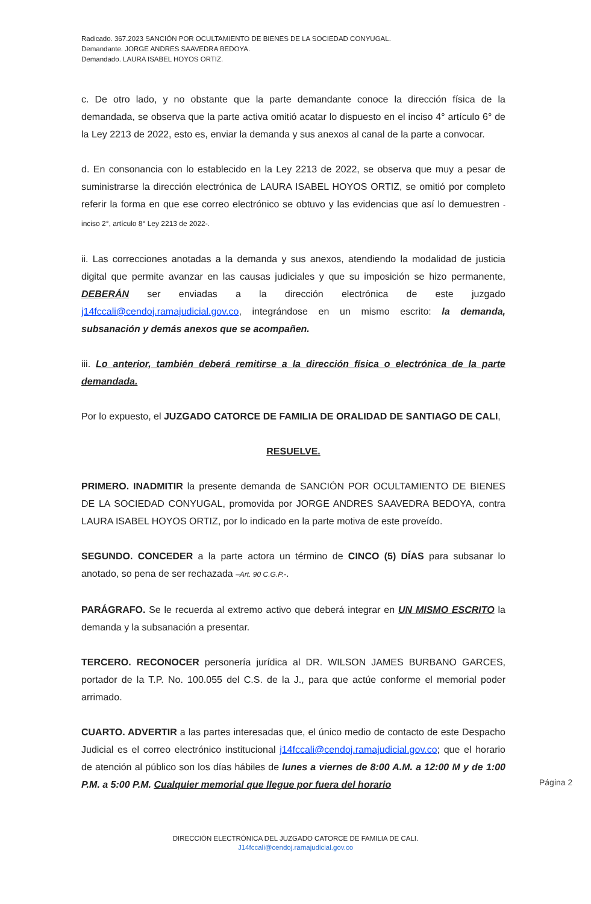Radicado. 367.2023 SANCIÓN POR OCULTAMIENTO DE BIENES DE LA SOCIEDAD CONYUGAL.
Demandante. JORGE ANDRES SAAVEDRA BEDOYA.
Demandado. LAURA ISABEL HOYOS ORTIZ.
c. De otro lado, y no obstante que la parte demandante conoce la dirección física de la demandada, se observa que la parte activa omitió acatar lo dispuesto en el inciso 4° artículo 6° de la Ley 2213 de 2022, esto es, enviar la demanda y sus anexos al canal de la parte a convocar.
d. En consonancia con lo establecido en la Ley 2213 de 2022, se observa que muy a pesar de suministrarse la dirección electrónica de LAURA ISABEL HOYOS ORTIZ, se omitió por completo referir la forma en que ese correo electrónico se obtuvo y las evidencias que así lo demuestren -inciso 2°, artículo 8° Ley 2213 de 2022-.
ii. Las correcciones anotadas a la demanda y sus anexos, atendiendo la modalidad de justicia digital que permite avanzar en las causas judiciales y que su imposición se hizo permanente, DEBERÁN ser enviadas a la dirección electrónica de este juzgado j14fccali@cendoj.ramajudicial.gov.co, integrándose en un mismo escrito: la demanda, subsanación y demás anexos que se acompañen.
iii. Lo anterior, también deberá remitirse a la dirección física o electrónica de la parte demandada.
Por lo expuesto, el JUZGADO CATORCE DE FAMILIA DE ORALIDAD DE SANTIAGO DE CALI,
RESUELVE.
PRIMERO. INADMITIR la presente demanda de SANCIÓN POR OCULTAMIENTO DE BIENES DE LA SOCIEDAD CONYUGAL, promovida por JORGE ANDRES SAAVEDRA BEDOYA, contra LAURA ISABEL HOYOS ORTIZ, por lo indicado en la parte motiva de este proveído.
SEGUNDO. CONCEDER a la parte actora un término de CINCO (5) DÍAS para subsanar lo anotado, so pena de ser rechazada –Art. 90 C.G.P.-.
PARÁGRAFO. Se le recuerda al extremo activo que deberá integrar en UN MISMO ESCRITO la demanda y la subsanación a presentar.
TERCERO. RECONOCER personería jurídica al DR. WILSON JAMES BURBANO GARCES, portador de la T.P. No. 100.055 del C.S. de la J., para que actúe conforme el memorial poder arrimado.
CUARTO. ADVERTIR a las partes interesadas que, el único medio de contacto de este Despacho Judicial es el correo electrónico institucional j14fccali@cendoj.ramajudicial.gov.co; que el horario de atención al público son los días hábiles de lunes a viernes de 8:00 A.M. a 12:00 M y de 1:00 P.M. a 5:00 P.M. Cualquier memorial que llegue por fuera del horario
Página 2
DIRECCIÓN ELECTRÓNICA DEL JUZGADO CATORCE DE FAMILIA DE CALI.
J14fccali@cendoj.ramajudicial.gov.co